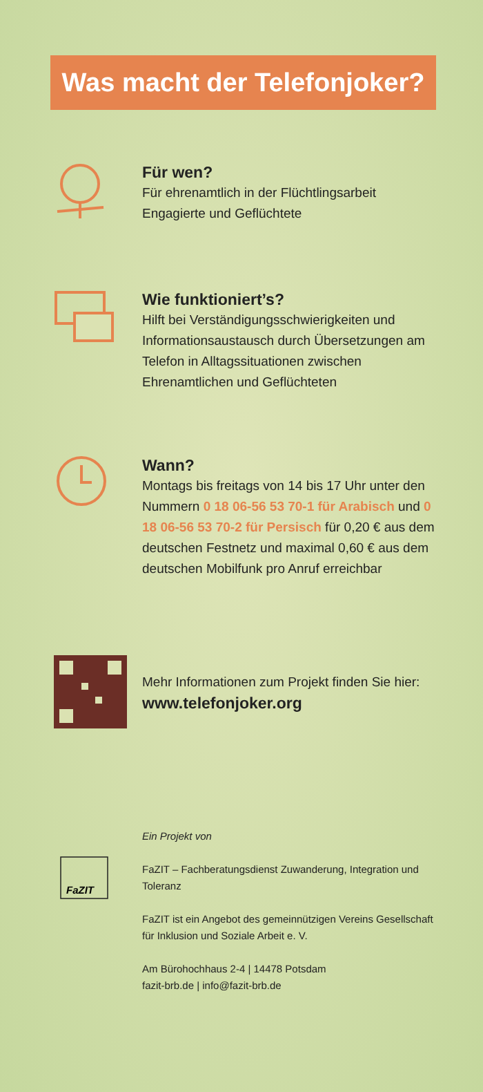Was macht der Telefonjoker?
Für wen?
Für ehrenamtlich in der Flüchtlingsarbeit Engagierte und Geflüchtete
Wie funktioniert’s?
Hilft bei Verständigungsschwierigkeiten und Informationsaustausch durch Übersetzungen am Telefon in Alltagssituationen zwischen Ehrenamtlichen und Geflüchteten
Wann?
Montags bis freitags von 14 bis 17 Uhr unter den Nummern 0 18 06-56 53 70-1 für Arabisch und 0 18 06-56 53 70-2 für Persisch für 0,20 € aus dem deutschen Festnetz und maximal 0,60 € aus dem deutschen Mobilfunk pro Anruf erreichbar
Mehr Informationen zum Projekt finden Sie hier:
www.telefonjoker.org
FaZIT
Ein Projekt von
FaZIT – Fachberatungsdienst Zuwanderung, Integration und Toleranz
FaZIT ist ein Angebot des gemeinnützigen Vereins Gesellschaft für Inklusion und Soziale Arbeit e. V.
Am Bürohochhaus 2-4 | 14478 Potsdam
fazit-brb.de | info@fazit-brb.de